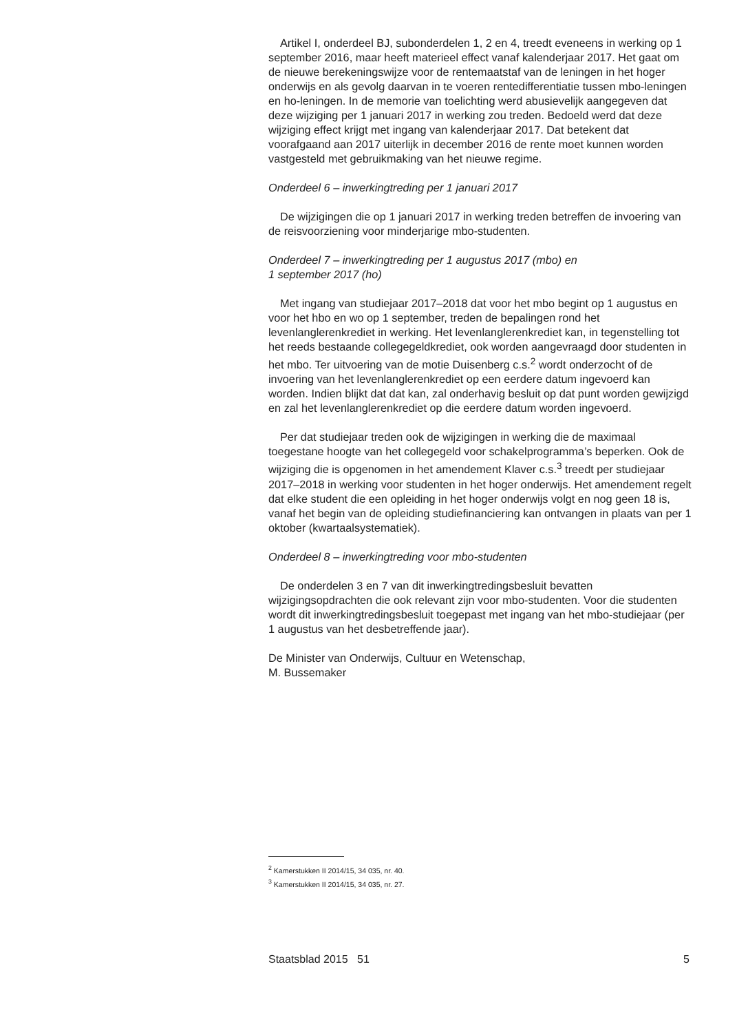Artikel I, onderdeel BJ, subonderdelen 1, 2 en 4, treedt eveneens in werking op 1 september 2016, maar heeft materieel effect vanaf kalenderjaar 2017. Het gaat om de nieuwe berekeningswijze voor de rentemaatstaf van de leningen in het hoger onderwijs en als gevolg daarvan in te voeren rentedifferentiatie tussen mbo-leningen en ho-leningen. In de memorie van toelichting werd abusievelijk aangegeven dat deze wijziging per 1 januari 2017 in werking zou treden. Bedoeld werd dat deze wijziging effect krijgt met ingang van kalenderjaar 2017. Dat betekent dat voorafgaand aan 2017 uiterlijk in december 2016 de rente moet kunnen worden vastgesteld met gebruikmaking van het nieuwe regime.
Onderdeel 6 – inwerkingtreding per 1 januari 2017
De wijzigingen die op 1 januari 2017 in werking treden betreffen de invoering van de reisvoorziening voor minderjarige mbo-studenten.
Onderdeel 7 – inwerkingtreding per 1 augustus 2017 (mbo) en
1 september 2017 (ho)
Met ingang van studiejaar 2017–2018 dat voor het mbo begint op 1 augustus en voor het hbo en wo op 1 september, treden de bepalingen rond het levenlanglerenkrediet in werking. Het levenlanglerenkrediet kan, in tegenstelling tot het reeds bestaande collegegeldkrediet, ook worden aangevraagd door studenten in het mbo. Ter uitvoering van de motie Duisenberg c.s.<sup>2</sup> wordt onderzocht of de invoering van het levenlanglerenkrediet op een eerdere datum ingevoerd kan worden. Indien blijkt dat dat kan, zal onderhavig besluit op dat punt worden gewijzigd en zal het levenlanglerenkrediet op die eerdere datum worden ingevoerd.
Per dat studiejaar treden ook de wijzigingen in werking die de maximaal toegestane hoogte van het collegegeld voor schakelprogramma’s beperken. Ook de wijziging die is opgenomen in het amendement Klaver c.s.<sup>3</sup> treedt per studiejaar 2017–2018 in werking voor studenten in het hoger onderwijs. Het amendement regelt dat elke student die een opleiding in het hoger onderwijs volgt en nog geen 18 is, vanaf het begin van de opleiding studiefinanciering kan ontvangen in plaats van per 1 oktober (kwartaalsystematiek).
Onderdeel 8 – inwerkingtreding voor mbo-studenten
De onderdelen 3 en 7 van dit inwerkingtredingsbesluit bevatten wijzigingsopdrachten die ook relevant zijn voor mbo-studenten. Voor die studenten wordt dit inwerkingtredingsbesluit toegepast met ingang van het mbo-studiejaar (per 1 augustus van het desbetreffende jaar).
De Minister van Onderwijs, Cultuur en Wetenschap,
M. Bussemaker
<sup>2</sup> Kamerstukken II 2014/15, 34 035, nr. 40.
<sup>3</sup> Kamerstukken II 2014/15, 34 035, nr. 27.
Staatsblad 2015 51 5